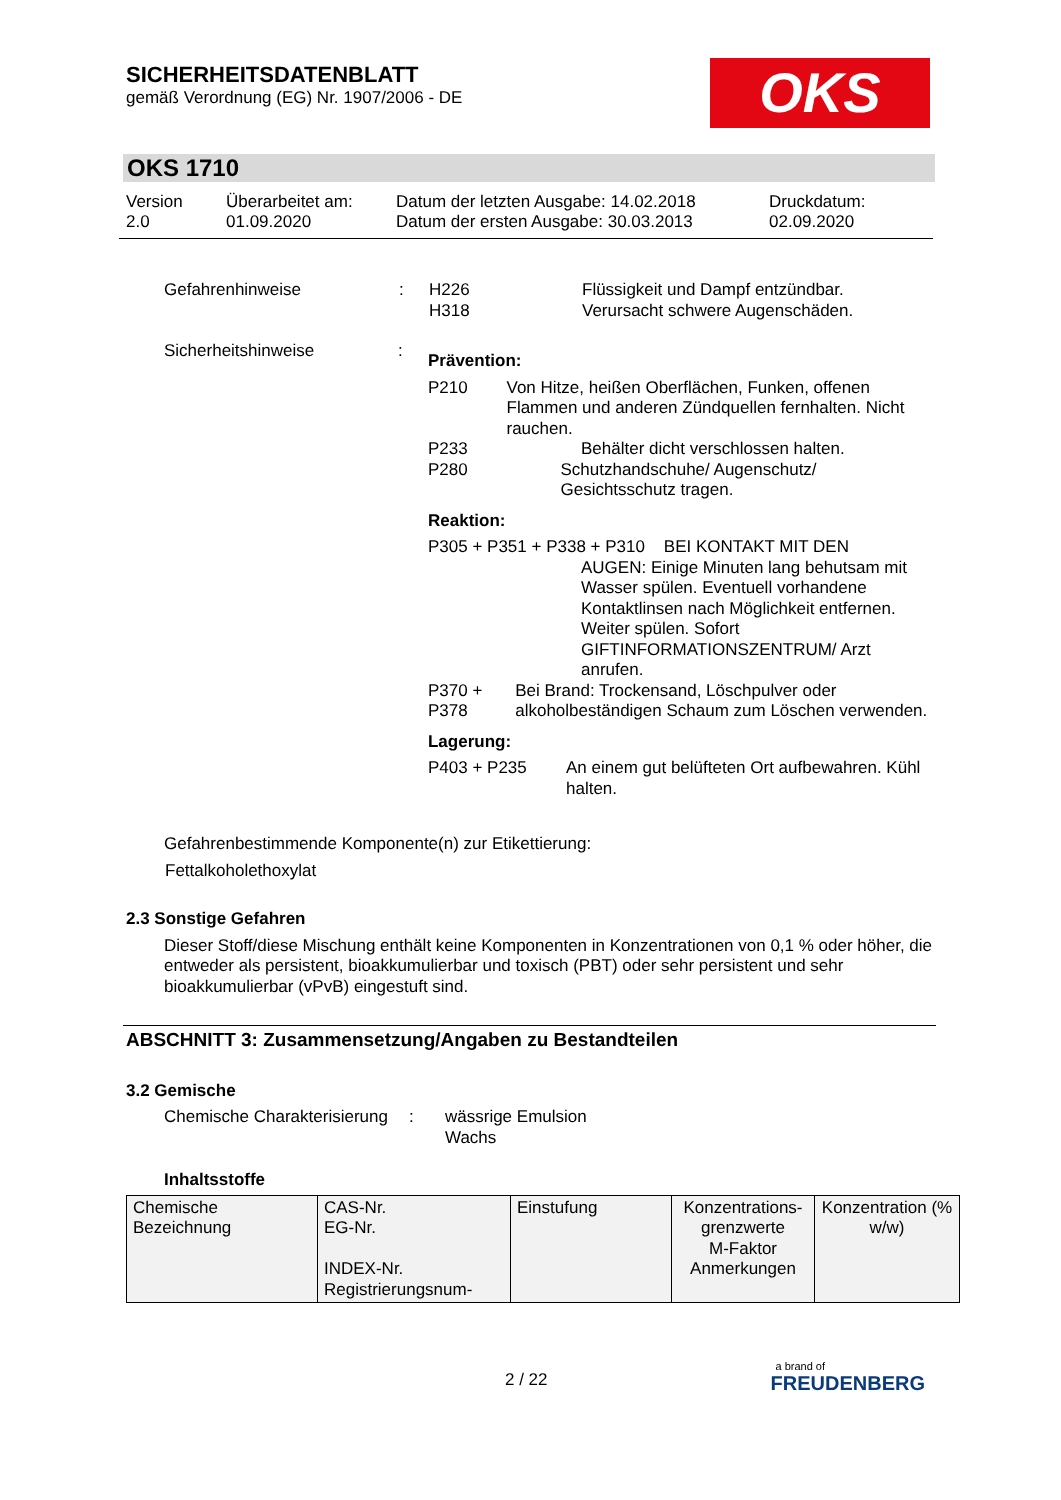SICHERHEITSDATENBLATT
gemäß Verordnung (EG) Nr. 1907/2006 - DE
OKS
OKS 1710
Version
2.0
Überarbeitet am:
01.09.2020
Datum der letzten Ausgabe: 14.02.2018
Datum der ersten Ausgabe: 30.03.2013
Druckdatum:
02.09.2020
Gefahrenhinweise : H226
H318
Flüssigkeit und Dampf entzündbar.
Verursacht schwere Augenschäden.
Sicherheitshinweise :
Prävention:
P210 Von Hitze, heißen Oberflächen, Funken, offenen Flammen und anderen Zündquellen fernhalten. Nicht rauchen.
P233 Behälter dicht verschlossen halten.
P280 Schutzhandschuhe/ Augenschutz/ Gesichtsschutz tragen.
Reaktion:
P305 + P351 + P338 + P310 BEI KONTAKT MIT DEN
AUGEN: Einige Minuten lang behutsam mit Wasser spülen. Eventuell vorhandene Kontaktlinsen nach Möglichkeit entfernen. Weiter spülen. Sofort GIFTINFORMATIONSZENTRUM/ Arzt anrufen.
P370 + P378 Bei Brand: Trockensand, Löschpulver oder alkoholbeständigen Schaum zum Löschen verwenden.
Lagerung:
P403 + P235 An einem gut belüfteten Ort aufbewahren. Kühl halten.
Gefahrenbestimmende Komponente(n) zur Etikettierung:
Fettalkoholethoxylat
2.3 Sonstige Gefahren
Dieser Stoff/diese Mischung enthält keine Komponenten in Konzentrationen von 0,1 % oder höher, die entweder als persistent, bioakkumulierbar und toxisch (PBT) oder sehr persistent und sehr bioakkumulierbar (vPvB) eingestuft sind.
ABSCHNITT 3: Zusammensetzung/Angaben zu Bestandteilen
3.2 Gemische
Chemische Charakterisierung
: wässrige Emulsion
Wachs
Inhaltsstoffe
| Chemische Bezeichnung | CAS-Nr. EG-Nr. INDEX-Nr. Registrierungsnum- | Einstufung | Konzentrations-grenzwerte M-Faktor Anmerkungen | Konzentration (% w/w) |
2 / 22
a brand of
FREUDENBERG